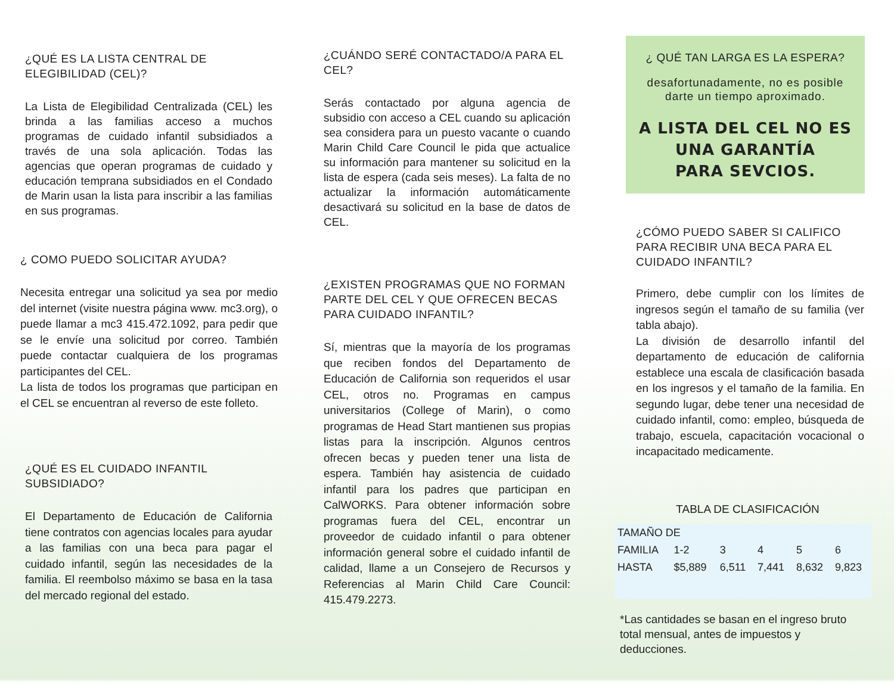¿QUÉ ES LA LISTA CENTRAL DE ELEGIBILIDAD (CEL)?
La Lista de Elegibilidad Centralizada (CEL) les brinda a las familias acceso a muchos programas de cuidado infantil subsidiados a través de una sola aplicación. Todas las agencias que operan programas de cuidado y educación temprana subsidiados en el Condado de Marin usan la lista para inscribir a las familias en sus programas.
¿ COMO PUEDO SOLICITAR AYUDA?
Necesita entregar una solicitud ya sea por medio del internet (visite nuestra página www. mc3.org), o puede llamar a mc3 415.472.1092, para pedir que se le envíe una solicitud por correo. También puede contactar cualquiera de los programas participantes del CEL.
La lista de todos los programas que participan en el CEL se encuentran al reverso de este folleto.
¿QUÉ ES EL CUIDADO INFANTIL SUBSIDIADO?
El Departamento de Educación de California tiene contratos con agencias locales para ayudar a las familias con una beca para pagar el cuidado infantil, según las necesidades de la familia. El reembolso máximo se basa en la tasa del mercado regional del estado.
¿CUÁNDO SERÉ CONTACTADO/A PARA EL CEL?
Serás contactado por alguna agencia de subsidio con acceso a CEL cuando su aplicación sea considera para un puesto vacante o cuando Marin Child Care Council le pida que actualice su información para mantener su solicitud en la lista de espera (cada seis meses). La falta de no actualizar la información automáticamente desactivará su solicitud en la base de datos de CEL.
¿EXISTEN PROGRAMAS QUE NO FORMAN PARTE DEL CEL Y QUE OFRECEN BECAS PARA CUIDADO INFANTIL?
Sí, mientras que la mayoría de los programas que reciben fondos del Departamento de Educación de California son requeridos el usar CEL, otros no. Programas en campus universitarios (College of Marin), o como programas de Head Start mantienen sus propias listas para la inscripción. Algunos centros ofrecen becas y pueden tener una lista de espera. También hay asistencia de cuidado infantil para los padres que participan en CalWORKS. Para obtener información sobre programas fuera del CEL, encontrar un proveedor de cuidado infantil o para obtener información general sobre el cuidado infantil de calidad, llame a un Consejero de Recursos y Referencias al Marin Child Care Council: 415.479.2273.
¿ QUÉ TAN LARGA ES LA ESPERA?
desafortunadamente, no es posible darte un tiempo aproximado.
A LISTA DEL CEL NO ES UNA GARANTÍA
PARA SEVCIOS.
¿CÓMO PUEDO SABER SI CALIFICO PARA RECIBIR UNA BECA PARA EL CUIDADO INFANTIL?
Primero, debe cumplir con los límites de ingresos según el tamaño de su familia (ver tabla abajo).
La división de desarrollo infantil del departamento de educación de california establece una escala de clasificación basada en los ingresos y el tamaño de la familia. En segundo lugar, debe tener una necesidad de cuidado infantil, como: empleo, búsqueda de trabajo, escuela, capacitación vocacional o incapacitado medicamente.
TABLA DE CLASIFICACIÓN
| TAMAÑO DE | | | | | |
| --- | --- | --- | --- | --- | --- |
| FAMILIA | 1-2 | 3 | 4 | 5 | 6 |
| HASTA | $5,889 | 6,511 | 7,441 | 8,632 | 9,823 |
*Las cantidades se basan en el ingreso bruto total mensual, antes de impuestos y deducciones.